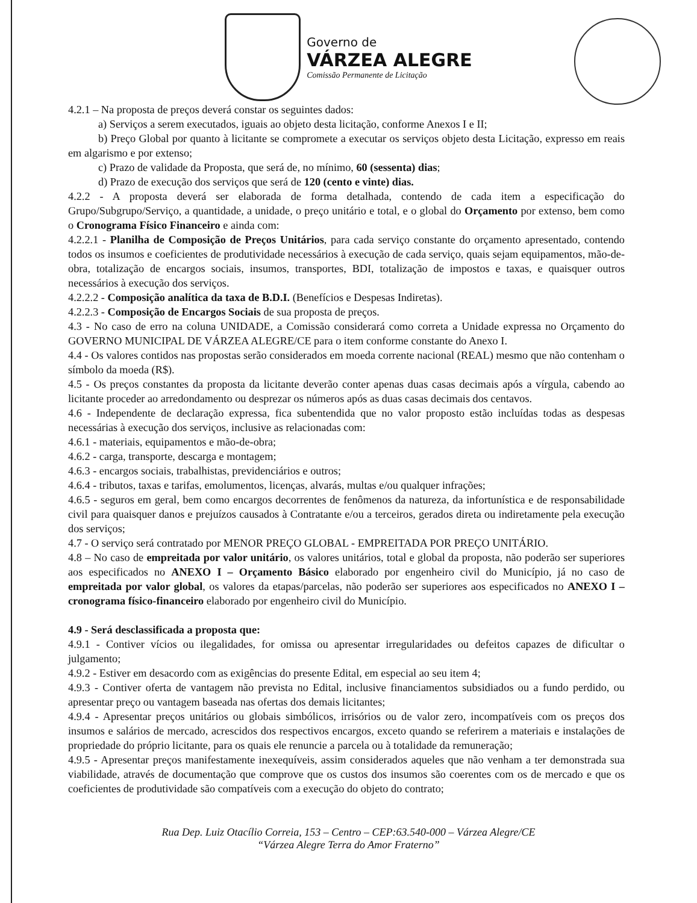Governo de
VÁRZEA ALEGRE
Comissão Permanente de Licitação
4.2.1 – Na proposta de preços deverá constar os seguintes dados:
a) Serviços a serem executados, iguais ao objeto desta licitação, conforme Anexos I e II;
b) Preço Global por quanto à licitante se compromete a executar os serviços objeto desta Licitação, expresso em reais em algarismo e por extenso;
c) Prazo de validade da Proposta, que será de, no mínimo, 60 (sessenta) dias;
d) Prazo de execução dos serviços que será de 120 (cento e vinte) dias.
4.2.2 - A proposta deverá ser elaborada de forma detalhada, contendo de cada item a especificação do Grupo/Subgrupo/Serviço, a quantidade, a unidade, o preço unitário e total, e o global do Orçamento por extenso, bem como o Cronograma Físico Financeiro e ainda com:
4.2.2.1 - Planilha de Composição de Preços Unitários, para cada serviço constante do orçamento apresentado, contendo todos os insumos e coeficientes de produtividade necessários à execução de cada serviço, quais sejam equipamentos, mão-de-obra, totalização de encargos sociais, insumos, transportes, BDI, totalização de impostos e taxas, e quaisquer outros necessários à execução dos serviços.
4.2.2.2 - Composição analítica da taxa de B.D.I. (Benefícios e Despesas Indiretas).
4.2.2.3 - Composição de Encargos Sociais de sua proposta de preços.
4.3 - No caso de erro na coluna UNIDADE, a Comissão considerará como correta a Unidade expressa no Orçamento do GOVERNO MUNICIPAL DE VÁRZEA ALEGRE/CE para o item conforme constante do Anexo I.
4.4 - Os valores contidos nas propostas serão considerados em moeda corrente nacional (REAL) mesmo que não contenham o símbolo da moeda (R$).
4.5 - Os preços constantes da proposta da licitante deverão conter apenas duas casas decimais após a vírgula, cabendo ao licitante proceder ao arredondamento ou desprezar os números após as duas casas decimais dos centavos.
4.6 - Independente de declaração expressa, fica subentendida que no valor proposto estão incluídas todas as despesas necessárias à execução dos serviços, inclusive as relacionadas com:
4.6.1 - materiais, equipamentos e mão-de-obra;
4.6.2 - carga, transporte, descarga e montagem;
4.6.3 - encargos sociais, trabalhistas, previdenciários e outros;
4.6.4 - tributos, taxas e tarifas, emolumentos, licenças, alvarás, multas e/ou qualquer infrações;
4.6.5 - seguros em geral, bem como encargos decorrentes de fenômenos da natureza, da infortunística e de responsabilidade civil para quaisquer danos e prejuízos causados à Contratante e/ou a terceiros, gerados direta ou indiretamente pela execução dos serviços;
4.7 - O serviço será contratado por MENOR PREÇO GLOBAL - EMPREITADA POR PREÇO UNITÁRIO.
4.8 – No caso de empreitada por valor unitário, os valores unitários, total e global da proposta, não poderão ser superiores aos especificados no ANEXO I – Orçamento Básico elaborado por engenheiro civil do Município, já no caso de empreitada por valor global, os valores da etapas/parcelas, não poderão ser superiores aos especificados no ANEXO I – cronograma físico-financeiro elaborado por engenheiro civil do Município.
4.9 - Será desclassificada a proposta que:
4.9.1 - Contiver vícios ou ilegalidades, for omissa ou apresentar irregularidades ou defeitos capazes de dificultar o julgamento;
4.9.2 - Estiver em desacordo com as exigências do presente Edital, em especial ao seu item 4;
4.9.3 - Contiver oferta de vantagem não prevista no Edital, inclusive financiamentos subsidiados ou a fundo perdido, ou apresentar preço ou vantagem baseada nas ofertas dos demais licitantes;
4.9.4 - Apresentar preços unitários ou globais simbólicos, irrisórios ou de valor zero, incompatíveis com os preços dos insumos e salários de mercado, acrescidos dos respectivos encargos, exceto quando se referirem a materiais e instalações de propriedade do próprio licitante, para os quais ele renuncie a parcela ou à totalidade da remuneração;
4.9.5 - Apresentar preços manifestamente inexequíveis, assim considerados aqueles que não venham a ter demonstrada sua viabilidade, através de documentação que comprove que os custos dos insumos são coerentes com os de mercado e que os coeficientes de produtividade são compatíveis com a execução do objeto do contrato;
Rua Dep. Luiz Otacílio Correia, 153 – Centro – CEP:63.540-000 – Várzea Alegre/CE
“Várzea Alegre Terra do Amor Fraterno”